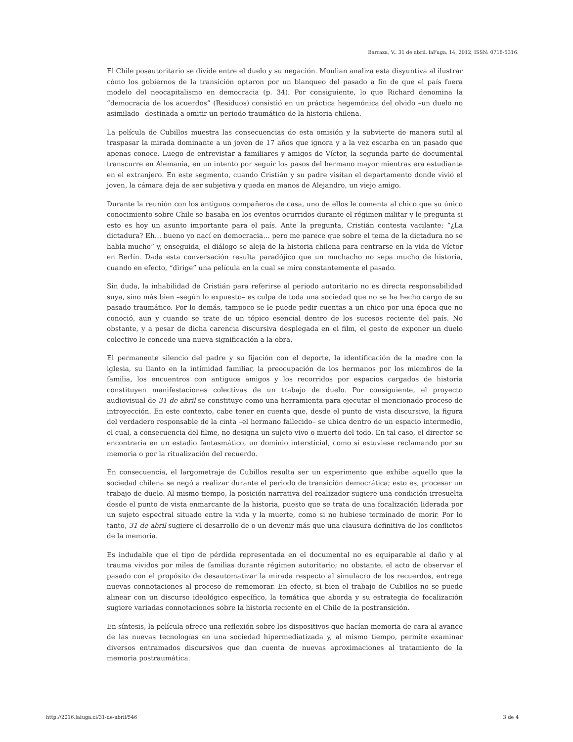Barraza, V.. 31 de abril. laFuga, 14, 2012, ISSN: 0718-5316.
El Chile posautoritario se divide entre el duelo y su negación. Moulian analiza esta disyuntiva al ilustrar cómo los gobiernos de la transición optaron por un blanqueo del pasado a fin de que el país fuera modelo del neocapitalismo en democracia (p. 34). Por consiguiente, lo que Richard denomina la “democracia de los acuerdos” (Residuos) consistió en un práctica hegemónica del olvido –un duelo no asimilado– destinada a omitir un periodo traumático de la historia chilena.
La película de Cubillos muestra las consecuencias de esta omisión y la subvierte de manera sutil al traspasar la mirada dominante a un joven de 17 años que ignora y a la vez escarba en un pasado que apenas conoce. Luego de entrevistar a familiares y amigos de Víctor, la segunda parte de documental transcurre en Alemania, en un intento por seguir los pasos del hermano mayor mientras era estudiante en el extranjero. En este segmento, cuando Cristián y su padre visitan el departamento donde vivió el joven, la cámara deja de ser subjetiva y queda en manos de Alejandro, un viejo amigo.
Durante la reunión con los antiguos compañeros de casa, uno de ellos le comenta al chico que su único conocimiento sobre Chile se basaba en los eventos ocurridos durante el régimen militar y le pregunta si esto es hoy un asunto importante para el país. Ante la pregunta, Cristián contesta vacilante: “¿La dictadura? Eh… bueno yo nací en democracia… pero me parece que sobre el tema de la dictadura no se habla mucho” y, enseguida, el diálogo se aleja de la historia chilena para centrarse en la vida de Víctor en Berlín. Dada esta conversación resulta paradójico que un muchacho no sepa mucho de historia, cuando en efecto, “dirige” una película en la cual se mira constantemente el pasado.
Sin duda, la inhabilidad de Cristián para referirse al periodo autoritario no es directa responsabilidad suya, sino más bien –según lo expuesto– es culpa de toda una sociedad que no se ha hecho cargo de su pasado traumático. Por lo demás, tampoco se le puede pedir cuentas a un chico por una época que no conoció, aun y cuando se trate de un tópico esencial dentro de los sucesos reciente del país. No obstante, y a pesar de dicha carencia discursiva desplegada en el film, el gesto de exponer un duelo colectivo le concede una nueva significación a la obra.
El permanente silencio del padre y su fijación con el deporte, la identificación de la madre con la iglesia, su llanto en la intimidad familiar, la preocupación de los hermanos por los miembros de la familia, los encuentros con antiguos amigos y los recorridos por espacios cargados de historia constituyen manifestaciones colectivas de un trabajo de duelo. Por consiguiente, el proyecto audiovisual de 31 de abril se constituye como una herramienta para ejecutar el mencionado proceso de introyección. En este contexto, cabe tener en cuenta que, desde el punto de vista discursivo, la figura del verdadero responsable de la cinta –el hermano fallecido– se ubica dentro de un espacio intermedio, el cual, a consecuencia del filme, no designa un sujeto vivo o muerto del todo. En tal caso, el director se encontraría en un estadio fantasmático, un dominio intersticial, como si estuviese reclamando por su memoria o por la ritualización del recuerdo.
En consecuencia, el largometraje de Cubillos resulta ser un experimento que exhibe aquello que la sociedad chilena se negó a realizar durante el periodo de transición democrática; esto es, procesar un trabajo de duelo. Al mismo tiempo, la posición narrativa del realizador sugiere una condición irresuelta desde el punto de vista enmarcante de la historia, puesto que se trata de una focalización liderada por un sujeto espectral situado entre la vida y la muerte, como si no hubiese terminado de morir. Por lo tanto, 31 de abril sugiere el desarrollo de o un devenir más que una clausura definitiva de los conflictos de la memoria.
Es indudable que el tipo de pérdida representada en el documental no es equiparable al daño y al trauma vividos por miles de familias durante régimen autoritario; no obstante, el acto de observar el pasado con el propósito de desautomatizar la mirada respecto al simulacro de los recuerdos, entrega nuevas connotaciones al proceso de rememorar. En efecto, si bien el trabajo de Cubillos no se puede alinear con un discurso ideológico específico, la temática que aborda y su estrategia de focalización sugiere variadas connotaciones sobre la historia reciente en el Chile de la postransición.
En síntesis, la película ofrece una reflexión sobre los dispositivos que hacían memoria de cara al avance de las nuevas tecnologías en una sociedad hipermediatizada y, al mismo tiempo, permite examinar diversos entramados discursivos que dan cuenta de nuevas aproximaciones al tratamiento de la memoria postraumática.
http://2016.lafuga.cl/31-de-abril/546 3 de 4